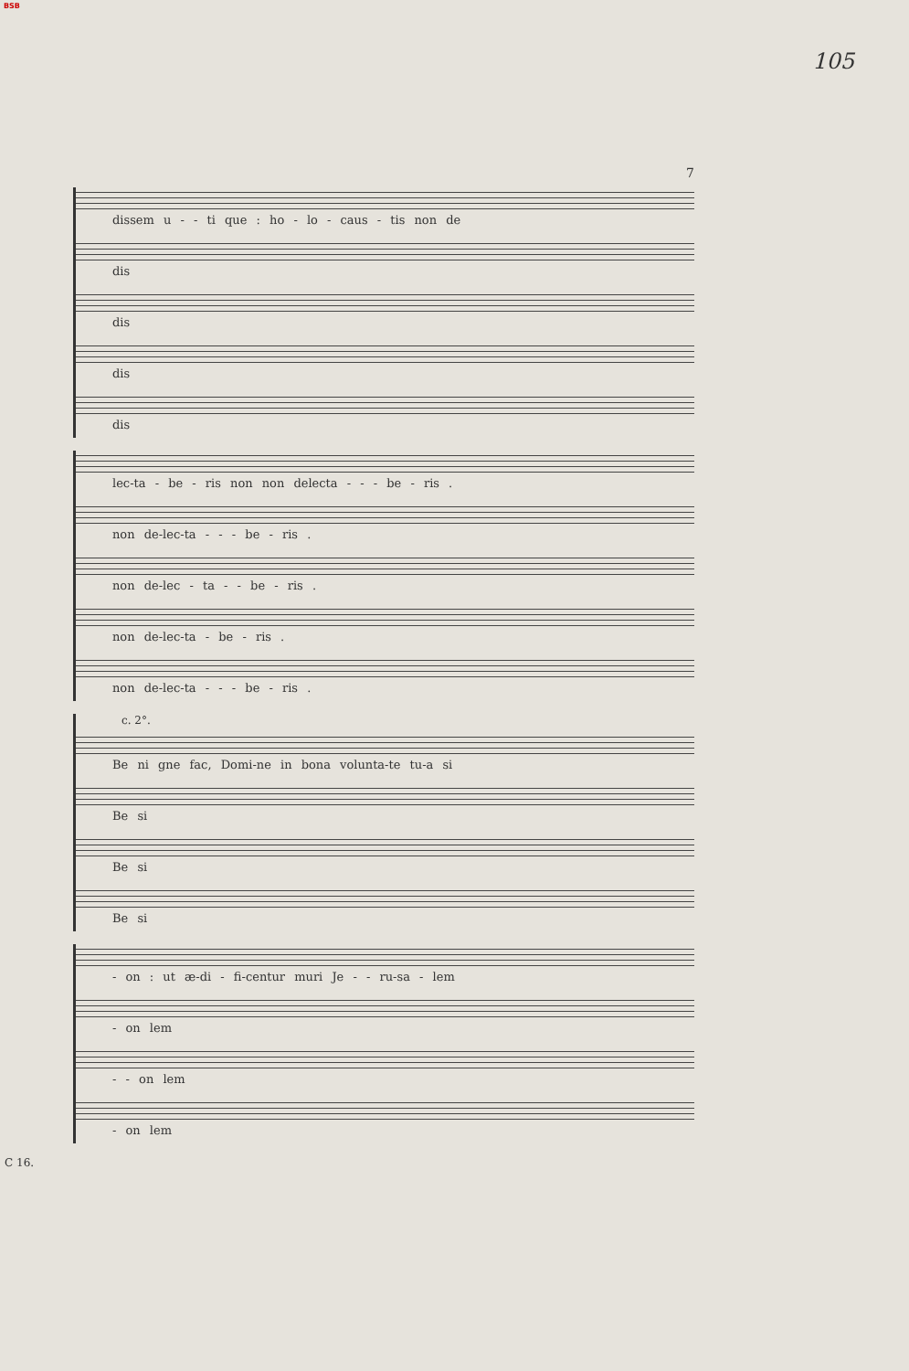BSB
105
7
dissem u - - ti que : ho - lo - caus - tis non de
dis
dis
dis
dis
lec-ta - be - ris non non delecta - - - be - ris .
non de-lec-ta - - - be - ris .
non de-lec - ta - - be - ris .
non de-lec-ta - be - ris .
non de-lec-ta - - - be - ris .
c. 2°.
Be ni gne fac, Domi-ne in bona volunta-te tu-a si
Be si
Be si
Be si
- on : ut æ-di - fi-centur muri Je - - ru-sa - lem
- on lem
- - on lem
- on lem
C 16.